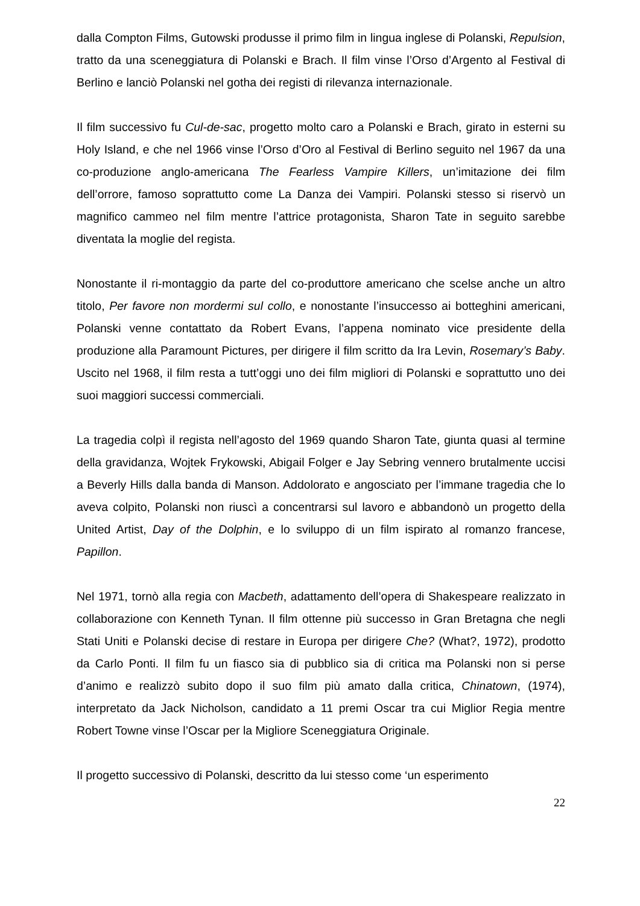dalla Compton Films, Gutowski produsse il primo film in lingua inglese di Polanski, Repulsion, tratto da una sceneggiatura di Polanski e Brach. Il film vinse l’Orso d’Argento al Festival di Berlino e lanciò Polanski nel gotha dei registi di rilevanza internazionale.
Il film successivo fu Cul-de-sac, progetto molto caro a Polanski e Brach, girato in esterni su Holy Island, e che nel 1966 vinse l’Orso d’Oro al Festival di Berlino seguito nel 1967 da una co-produzione anglo-americana The Fearless Vampire Killers, un’imitazione dei film dell’orrore, famoso soprattutto come La Danza dei Vampiri. Polanski stesso si riservò un magnifico cammeo nel film mentre l’attrice protagonista, Sharon Tate in seguito sarebbe diventata la moglie del regista.
Nonostante il ri-montaggio da parte del co-produttore americano che scelse anche un altro titolo, Per favore non mordermi sul collo, e nonostante l’insuccesso ai botteghini americani, Polanski venne contattato da Robert Evans, l’appena nominato vice presidente della produzione alla Paramount Pictures, per dirigere il film scritto da Ira Levin, Rosemary’s Baby. Uscito nel 1968, il film resta a tutt’oggi uno dei film migliori di Polanski e soprattutto uno dei suoi maggiori successi commerciali.
La tragedia colpì il regista nell’agosto del 1969 quando Sharon Tate, giunta quasi al termine della gravidanza, Wojtek Frykowski, Abigail Folger e Jay Sebring vennero brutalmente uccisi a Beverly Hills dalla banda di Manson. Addolorato e angosciato per l’immane tragedia che lo aveva colpito, Polanski non riuscì a concentrarsi sul lavoro e abbandonò un progetto della United Artist, Day of the Dolphin, e lo sviluppo di un film ispirato al romanzo francese, Papillon.
Nel 1971, tornò alla regia con Macbeth, adattamento dell’opera di Shakespeare realizzato in collaborazione con Kenneth Tynan. Il film ottenne più successo in Gran Bretagna che negli Stati Uniti e Polanski decise di restare in Europa per dirigere Che? (What?, 1972), prodotto da Carlo Ponti. Il film fu un fiasco sia di pubblico sia di critica ma Polanski non si perse d’animo e realizzò subito dopo il suo film più amato dalla critica, Chinatown, (1974), interpretato da Jack Nicholson, candidato a 11 premi Oscar tra cui Miglior Regia mentre Robert Towne vinse l’Oscar per la Migliore Sceneggiatura Originale.
Il progetto successivo di Polanski, descritto da lui stesso come ‘un esperimento
22